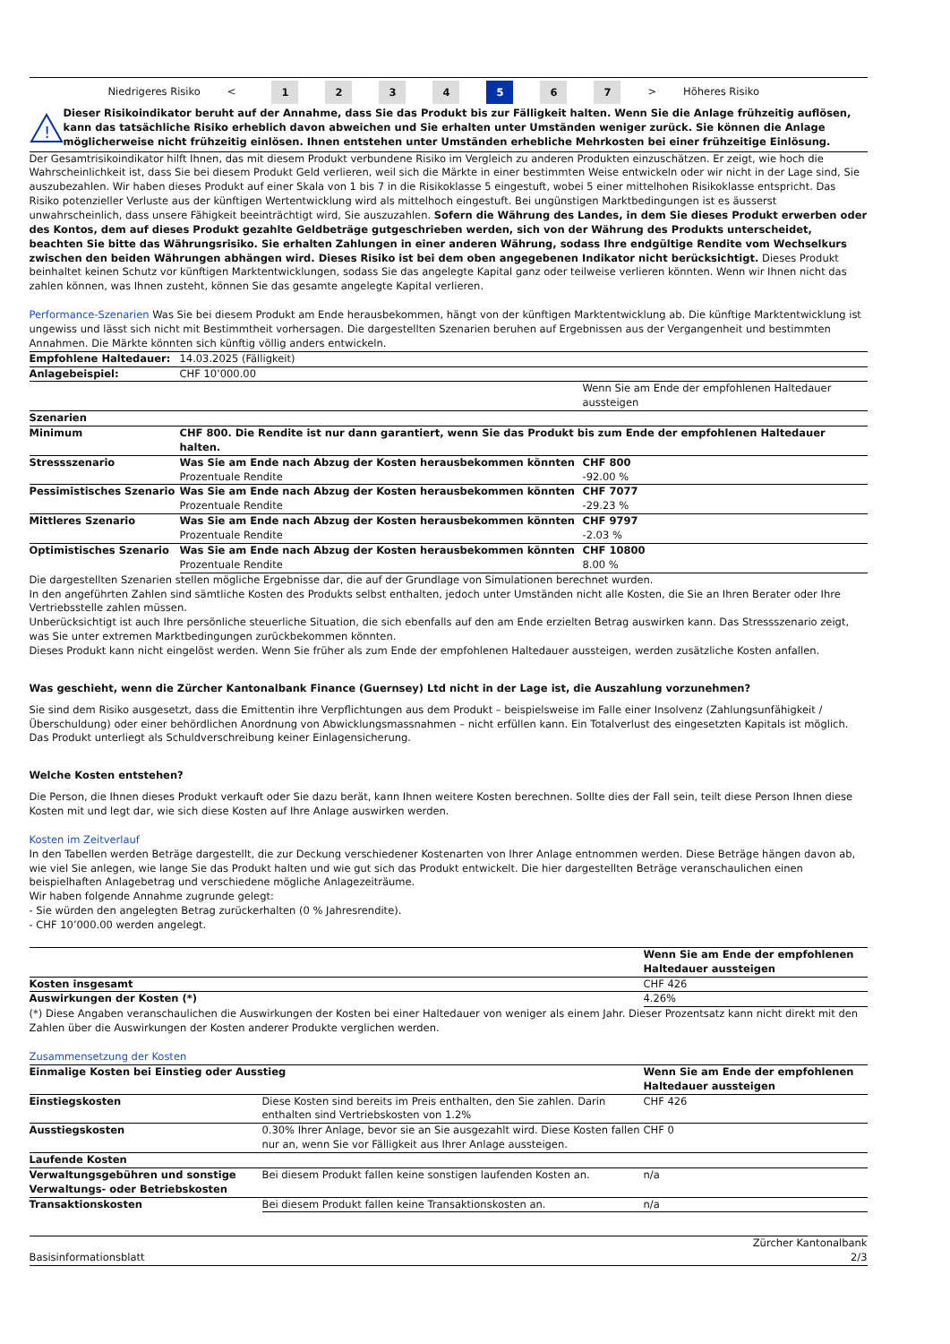Niedrigeres Risiko < 1234 5 6 7 > Höheres Risiko
!
Dieser Risikoindikator beruht auf der Annahme, dass Sie das Produkt bis zur Fälligkeit halten. Wenn Sie die Anlage frühzeitig auflösen, kann das tatsächliche Risiko erheblich davon abweichen und Sie erhalten unter Umständen weniger zurück. Sie können die Anlage möglicherweise nicht frühzeitig einlösen. Ihnen entstehen unter Umständen erhebliche Mehrkosten bei einer frühzeitige Einlösung.
Der Gesamtrisikoindikator hilft Ihnen, das mit diesem Produkt verbundene Risiko im Vergleich zu anderen Produkten einzuschätzen. Er zeigt, wie hoch die Wahrscheinlichkeit ist, dass Sie bei diesem Produkt Geld verlieren, weil sich die Märkte in einer bestimmten Weise entwickeln oder wir nicht in der Lage sind, Sie auszubezahlen. Wir haben dieses Produkt auf einer Skala von 1 bis 7 in die Risikoklasse 5 eingestuft, wobei 5 einer mittelhohen Risikoklasse entspricht. Das Risiko potenzieller Verluste aus der künftigen Wertentwicklung wird als mittelhoch eingestuft. Bei ungünstigen Marktbedingungen ist es äusserst unwahrscheinlich, dass unsere Fähigkeit beeinträchtigt wird, Sie auszuzahlen. Sofern die Währung des Landes, in dem Sie dieses Produkt erwerben oder des Kontos, dem auf dieses Produkt gezahlte Geldbeträge gutgeschrieben werden, sich von der Währung des Produkts unterscheidet, beachten Sie bitte das Währungsrisiko. Sie erhalten Zahlungen in einer anderen Währung, sodass Ihre endgültige Rendite vom Wechselkurs zwischen den beiden Währungen abhängen wird. Dieses Risiko ist bei dem oben angegebenen Indikator nicht berücksichtigt. Dieses Produkt beinhaltet keinen Schutz vor künftigen Marktentwicklungen, sodass Sie das angelegte Kapital ganz oder teilweise verlieren könnten. Wenn wir Ihnen nicht das zahlen können, was Ihnen zusteht, können Sie das gesamte angelegte Kapital verlieren.
Performance-Szenarien Was Sie bei diesem Produkt am Ende herausbekommen, hängt von der künftigen Marktentwicklung ab. Die künftige Marktentwicklung ist ungewiss und lässt sich nicht mit Bestimmtheit vorhersagen. Die dargestellten Szenarien beruhen auf Ergebnissen aus der Vergangenheit und bestimmten Annahmen. Die Märkte könnten sich künftig völlig anders entwickeln.
| Empfohlene Haltedauer: | 14.03.2025 (Fälligkeit) | |
| Anlagebeispiel: | CHF 10’000.00 | |
| | | Wenn Sie am Ende der empfohlenen Haltedauer aussteigen |
| Szenarien | | |
| Minimum | CHF 800. Die Rendite ist nur dann garantiert, wenn Sie das Produkt bis zum Ende der empfohlenen Haltedauer halten. | |
| Stressszenario | Was Sie am Ende nach Abzug der Kosten herausbekommen könnten Prozentuale Rendite | CHF 800 -92.00 % |
| Pessimistisches Szenario | Was Sie am Ende nach Abzug der Kosten herausbekommen könnten Prozentuale Rendite | CHF 7077 -29.23 % |
| Mittleres Szenario | Was Sie am Ende nach Abzug der Kosten herausbekommen könnten Prozentuale Rendite | CHF 9797 -2.03 % |
| Optimistisches Szenario | Was Sie am Ende nach Abzug der Kosten herausbekommen könnten Prozentuale Rendite | CHF 10800 8.00 % |
Die dargestellten Szenarien stellen mögliche Ergebnisse dar, die auf der Grundlage von Simulationen berechnet wurden.
In den angeführten Zahlen sind sämtliche Kosten des Produkts selbst enthalten, jedoch unter Umständen nicht alle Kosten, die Sie an Ihren Berater oder Ihre Vertriebsstelle zahlen müssen.
Unberücksichtigt ist auch Ihre persönliche steuerliche Situation, die sich ebenfalls auf den am Ende erzielten Betrag auswirken kann. Das Stressszenario zeigt, was Sie unter extremen Marktbedingungen zurückbekommen könnten.
Dieses Produkt kann nicht eingelöst werden. Wenn Sie früher als zum Ende der empfohlenen Haltedauer aussteigen, werden zusätzliche Kosten anfallen.
Was geschieht, wenn die Zürcher Kantonalbank Finance (Guernsey) Ltd nicht in der Lage ist, die Auszahlung vorzunehmen?
Sie sind dem Risiko ausgesetzt, dass die Emittentin ihre Verpflichtungen aus dem Produkt – beispielsweise im Falle einer Insolvenz (Zahlungsunfähigkeit / Überschuldung) oder einer behördlichen Anordnung von Abwicklungsmassnahmen – nicht erfüllen kann. Ein Totalverlust des eingesetzten Kapitals ist möglich. Das Produkt unterliegt als Schuldverschreibung keiner Einlagensicherung.
Welche Kosten entstehen?
Die Person, die Ihnen dieses Produkt verkauft oder Sie dazu berät, kann Ihnen weitere Kosten berechnen. Sollte dies der Fall sein, teilt diese Person Ihnen diese Kosten mit und legt dar, wie sich diese Kosten auf Ihre Anlage auswirken werden.
Kosten im Zeitverlauf
In den Tabellen werden Beträge dargestellt, die zur Deckung verschiedener Kostenarten von Ihrer Anlage entnommen werden. Diese Beträge hängen davon ab, wie viel Sie anlegen, wie lange Sie das Produkt halten und wie gut sich das Produkt entwickelt. Die hier dargestellten Beträge veranschaulichen einen beispielhaften Anlagebetrag und verschiedene mögliche Anlagezeiträume.
Wir haben folgende Annahme zugrunde gelegt:
- Sie würden den angelegten Betrag zurückerhalten (0 % Jahresrendite).
- CHF 10’000.00 werden angelegt.
| | Wenn Sie am Ende der empfohlenen Haltedauer aussteigen |
| Kosten insgesamt | CHF 426 |
| Auswirkungen der Kosten (*) | 4.26% |
(*) Diese Angaben veranschaulichen die Auswirkungen der Kosten bei einer Haltedauer von weniger als einem Jahr. Dieser Prozentsatz kann nicht direkt mit den Zahlen über die Auswirkungen der Kosten anderer Produkte verglichen werden.
Zusammensetzung der Kosten
| Einmalige Kosten bei Einstieg oder Ausstieg | | Wenn Sie am Ende der empfohlenen Haltedauer aussteigen |
| --- | --- | --- |
| Einstiegskosten | Diese Kosten sind bereits im Preis enthalten, den Sie zahlen. Darin enthalten sind Vertriebskosten von 1.2% | CHF 426 |
| Ausstiegskosten | 0.30% Ihrer Anlage, bevor sie an Sie ausgezahlt wird. Diese Kosten fallen nur an, wenn Sie vor Fälligkeit aus Ihrer Anlage aussteigen. | CHF 0 |
| Laufende Kosten | | |
| Verwaltungsgebühren und sonstige Verwaltungs- oder Betriebskosten | Bei diesem Produkt fallen keine sonstigen laufenden Kosten an. | n/a |
| Transaktionskosten | Bei diesem Produkt fallen keine Transaktionskosten an. | n/a |
Basisinformationsblatt Zürcher Kantonalbank
2/3